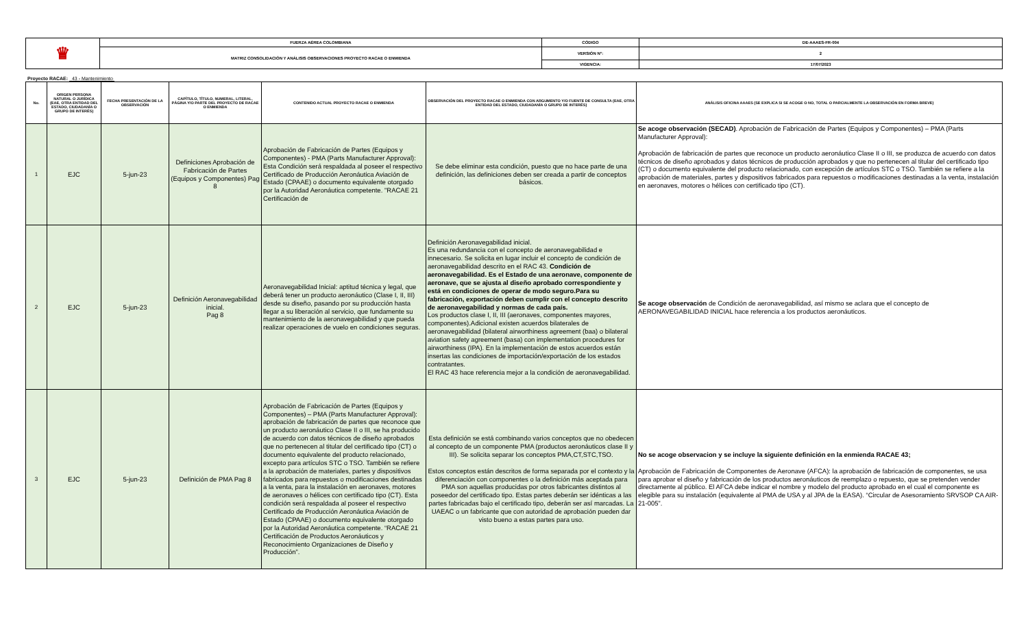| ♛ | FUERZA AÉREA COLOMBIANA | CÓDIGO | DE-AAAES-FR-004 |
| | MATRIZ CONSOLIDACIÓN Y ANÁLISIS OBSERVACIONES PROYECTO RACAE O ENMIENDA | VERSIÓN N°: | 2 |
| | | VIGENCIA: | 17/07/2023 |
Proyecto RACAE: 43 - Mantenimiento
| No. | ORIGEN PERSONA NATURAL O JURÍDICA (EAE, OTRA ENTIDAD DEL ESTADO, CIUDADANÍA O GRUPO DE INTERÉS) | FECHA PRESENTACIÓN DE LA OBSERVACIÓN | CAPÍTULO, TÍTULO, NUMERAL, LITERAL, PÁGINA Y/O PARTE DEL PROYECTO DE RACAE O ENMIENDA | CONTENIDO ACTUAL PROYECTO RACAE O ENMIENDA | OBSERVACIÓN DEL PROYECTO RACAE O ENMIENDA CON ARGUMENTO Y/O FUENTE DE CONSULTA (EAE, OTRA ENTIDAD DEL ESTADO, CIUDADANÍA O GRUPO DE INTERÉS) | ANÁLISIS OFICINA AAAES (SE EXPLICA SI SE ACOGE O NO, TOTAL O PARCIALMENTE LA OBSERVACIÓN EN FORMA BREVE) |
| --- | --- | --- | --- | --- | --- | --- |
| 1 | EJC | 5-jun-23 | Definiciones Aprobación de Fabricación de Partes (Equipos y Componentes) Pag 8 | Aprobación de Fabricación de Partes (Equipos y Componentes) - PMA (Parts Manufacturer Approval): Esta Condición será respaldada al poseer el respectivo Certificado de Producción Aeronáutica Aviación de Estado (CPAAE) o documento equivalente otorgado por la Autoridad Aeronáutica competente. "RACAE 21 Certificación de | Se debe eliminar esta condición, puesto que no hace parte de una definición, las definiciones deben ser creada a partir de conceptos básicos. | Se acoge observación (SECAD) . Aprobación de Fabricación de Partes (Equipos y Componentes) – PMA (Parts Manufacturer Approval): Aprobación de fabricación de partes que reconoce un producto aeronáutico Clase II o III, se produzca de acuerdo con datos técnicos de diseño aprobados y datos técnicos de producción aprobados y que no pertenecen al titular del certificado tipo (CT) o documento equivalente del producto relacionado, con excepción de artículos STC o TSO. También se refiere a la aprobación de materiales, partes y dispositivos fabricados para repuestos o modificaciones destinadas a la venta, instalación en aeronaves, motores o hélices con certificado tipo (CT). |
| 2 | EJC | 5-jun-23 | Definición Aeronavegabilidad inicial. Pag 8 | Aeronavegabilidad Inicial: aptitud técnica y legal, que deberá tener un producto aeronáutico (Clase I, II, III) desde su diseño, pasando por su producción hasta llegar a su liberación al servicio, que fundamente su mantenimiento de la aeronavegabilidad y que pueda realizar operaciones de vuelo en condiciones seguras. | Definición Aeronavegabilidad inicial. Es una redundancia con el concepto de aeronavegabilidad e innecesario. Se solicita en lugar incluir el concepto de condición de aeronavegabilidad descrito en el RAC 43. Condición de aeronavegabilidad. Es el Estado de una aeronave, componente de aeronave, que se ajusta al diseño aprobado correspondiente y está en condiciones de operar de modo seguro.Para su fabricación, exportación deben cumplir con el concepto descrito de aeronavegabilidad y normas de cada país. Los productos clase I, II, III (aeronaves, componentes mayores, componentes).Adicional existen acuerdos bilaterales de aeronavegabilidad (bilateral airworthiness agreement (baa) o bilateral aviation safety agreement (basa) con implementation procedures for airworthiness (IPA). En la implementación de estos acuerdos están insertas las condiciones de importación/exportación de los estados contratantes. El RAC 43 hace referencia mejor a la condición de aeronavegabilidad. | Se acoge observación de Condición de aeronavegabilidad, así mismo se aclara que el concepto de AERONAVEGABILIDAD INICIAL hace referencia a los productos aeronáuticos. |
| 3 | EJC | 5-jun-23 | Definición de PMA Pag 8 | Aprobación de Fabricación de Partes (Equipos y Componentes) – PMA (Parts Manufacturer Approval): aprobación de fabricación de partes que reconoce que un producto aeronáutico Clase II o III, se ha producido de acuerdo con datos técnicos de diseño aprobados que no pertenecen al titular del certificado tipo (CT) o documento equivalente del producto relacionado, excepto para artículos STC o TSO. También se refiere a la aprobación de materiales, partes y dispositivos fabricados para repuestos o modificaciones destinadas a la venta, para la instalación en aeronaves, motores de aeronaves o hélices con certificado tipo (CT). Esta condición será respaldada al poseer el respectivo Certificado de Producción Aeronáutica Aviación de Estado (CPAAE) o documento equivalente otorgado por la Autoridad Aeronáutica competente. “RACAE 21 Certificación de Productos Aeronáuticos y Reconocimiento Organizaciones de Diseño y Producción”. | Esta definición se está combinando varios conceptos que no obedecen al concepto de un componente PMA (productos aeronáuticos clase II y III). Se solicita separar los conceptos PMA,CT,STC,TSO. Estos conceptos están descritos de forma separada por el contexto y la diferenciación con componentes o la definición más aceptada para PMA son aquellas producidas por otros fabricantes distintos al poseedor del certificado tipo. Estas partes deberán ser idénticas a las partes fabricadas bajo el certificado tipo, deberán ser así marcadas. La UAEAC o un fabricante que con autoridad de aprobación pueden dar visto bueno a estas partes para uso. | No se acoge observacion y se incluye la siguiente definición en la enmienda RACAE 43; Aprobación de Fabricación de Componentes de Aeronave (AFCA): la aprobación de fabricación de componentes, se usa para aprobar el diseño y fabricación de los productos aeronáuticos de reemplazo o repuesto, que se pretenden vender directamente al público. El AFCA debe indicar el nombre y modelo del producto aprobado en el cual el componente es elegible para su instalación (equivalente al PMA de USA y al JPA de la EASA). “Circular de Asesoramiento SRVSOP CA AIR-21-005”. |